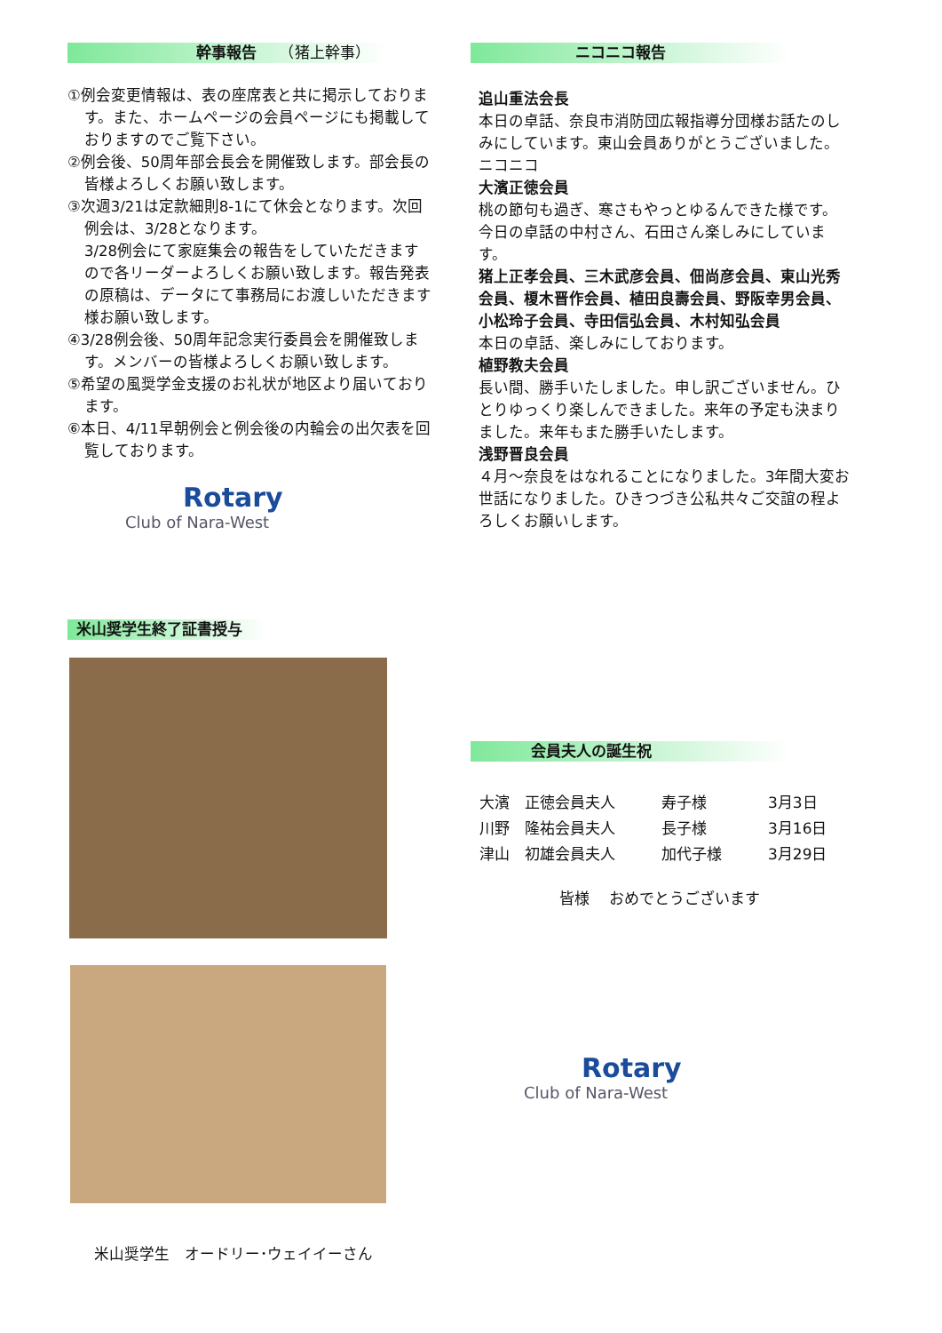幹事報告　　（猪上幹事）
①例会変更情報は、表の座席表と共に掲示しております。また、ホームページの会員ページにも掲載しておりますのでご覧下さい。
②例会後、50周年部会長会を開催致します。部会長の皆様よろしくお願い致します。
③次週3/21は定款細則8-1にて休会となります。次回例会は、3/28となります。
3/28例会にて家庭集会の報告をしていただきますので各リーダーよろしくお願い致します。報告発表の原稿は、データにて事務局にお渡しいただきます様お願い致します。
④3/28例会後、50周年記念実行委員会を開催致します。メンバーの皆様よろしくお願い致します。
⑤希望の風奨学金支援のお礼状が地区より届いております。
⑥本日、4/11早朝例会と例会後の内輪会の出欠表を回覧しております。
Rotary
Club of Nara-West
米山奨学生終了証書授与
米山奨学生　オードリー･ウェイイーさん
ニコニコ報告
追山重法会長
本日の卓話、奈良市消防団広報指導分団様お話たのしみにしています。東山会員ありがとうございました。ニコニコ
大濱正徳会員
桃の節句も過ぎ、寒さもやっとゆるんできた様です。今日の卓話の中村さん、石田さん楽しみにしています。
猪上正孝会員、三木武彦会員、佃尚彦会員、東山光秀会員、榎木晋作会員、植田良壽会員、野阪幸男会員、小松玲子会員、寺田信弘会員、木村知弘会員
本日の卓話、楽しみにしております。
植野教夫会員
長い間、勝手いたしました。申し訳ございません。ひとりゆっくり楽しんできました。来年の予定も決まりました。来年もまた勝手いたします。
浅野晋良会員
４月～奈良をはなれることになりました。3年間大変お世話になりました。ひきつづき公私共々ご交誼の程よろしくお願いします。
会員夫人の誕生祝
| 大濱 正徳会員夫人 | 寿子様 | 3月3日 |
| 川野 隆祐会員夫人 | 長子様 | 3月16日 |
| 津山 初雄会員夫人 | 加代子様 | 3月29日 |
皆様　 おめでとうございます
Rotary
Club of Nara-West